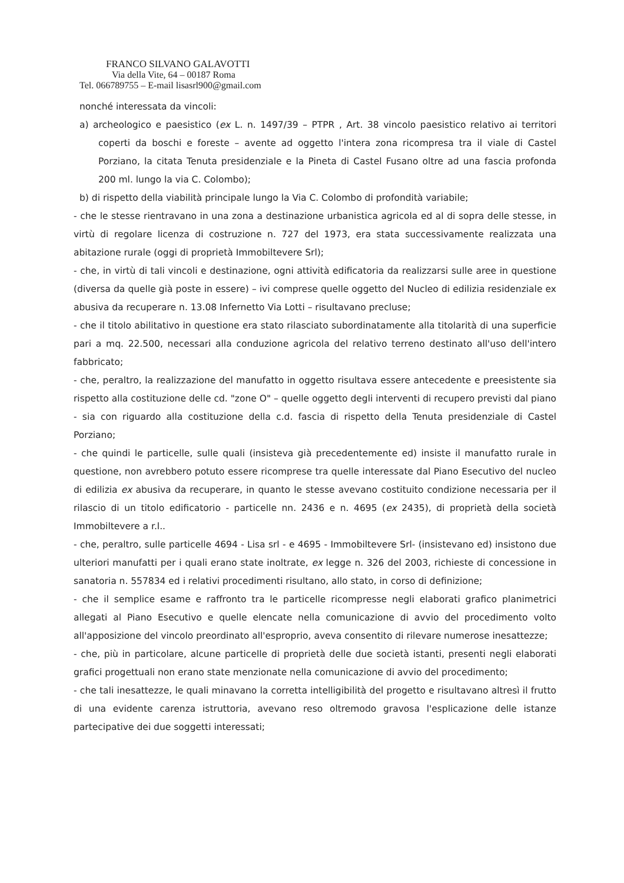FRANCO SILVANO GALAVOTTI
Via della Vite, 64 – 00187 Roma
Tel. 066789755 – E-mail lisasrl900@gmail.com
nonché interessata da vincoli:
a) archeologico e paesistico (ex L. n. 1497/39 – PTPR , Art. 38 vincolo paesistico relativo ai territori coperti da boschi e foreste – avente ad oggetto l'intera zona ricompresa tra il viale di Castel Porziano, la citata Tenuta presidenziale e la Pineta di Castel Fusano oltre ad una fascia profonda 200 ml. lungo la via C. Colombo);
b) di rispetto della viabilità principale lungo la Via C. Colombo di profondità variabile;
- che le stesse rientravano in una zona a destinazione urbanistica agricola ed al di sopra delle stesse, in virtù di regolare licenza di costruzione n. 727 del 1973, era stata successivamente realizzata una abitazione rurale (oggi di proprietà Immobiltevere Srl);
- che, in virtù di tali vincoli e destinazione, ogni attività edificatoria da realizzarsi sulle aree in questione (diversa da quelle già poste in essere) – ivi comprese quelle oggetto del Nucleo di edilizia residenziale ex abusiva da recuperare n. 13.08 Infernetto Via Lotti – risultavano precluse;
- che il titolo abilitativo in questione era stato rilasciato subordinatamente alla titolarità di una superficie pari a mq. 22.500, necessari alla conduzione agricola del relativo terreno destinato all'uso dell'intero fabbricato;
- che, peraltro, la realizzazione del manufatto in oggetto risultava essere antecedente e preesistente sia rispetto alla costituzione delle cd. "zone O" – quelle oggetto degli interventi di recupero previsti dal piano - sia con riguardo alla costituzione della c.d. fascia di rispetto della Tenuta presidenziale di Castel Porziano;
- che quindi le particelle, sulle quali (insisteva già precedentemente ed) insiste il manufatto rurale in questione, non avrebbero potuto essere ricomprese tra quelle interessate dal Piano Esecutivo del nucleo di edilizia ex abusiva da recuperare, in quanto le stesse avevano costituito condizione necessaria per il rilascio di un titolo edificatorio - particelle nn. 2436 e n. 4695 (ex 2435), di proprietà della società Immobiltevere a r.l..
- che, peraltro, sulle particelle 4694 - Lisa srl - e 4695 - Immobiltevere Srl- (insistevano ed) insistono due ulteriori manufatti per i quali erano state inoltrate, ex legge n. 326 del 2003, richieste di concessione in sanatoria n. 557834 ed i relativi procedimenti risultano, allo stato, in corso di definizione;
- che il semplice esame e raffronto tra le particelle ricompresse negli elaborati grafico planimetrici allegati al Piano Esecutivo e quelle elencate nella comunicazione di avvio del procedimento volto all'apposizione del vincolo preordinato all'esproprio, aveva consentito di rilevare numerose inesattezze;
- che, più in particolare, alcune particelle di proprietà delle due società istanti, presenti negli elaborati grafici progettuali non erano state menzionate nella comunicazione di avvio del procedimento;
- che tali inesattezze, le quali minavano la corretta intelligibilità del progetto e risultavano altresì il frutto di una evidente carenza istruttoria, avevano reso oltremodo gravosa l'esplicazione delle istanze partecipative dei due soggetti interessati;